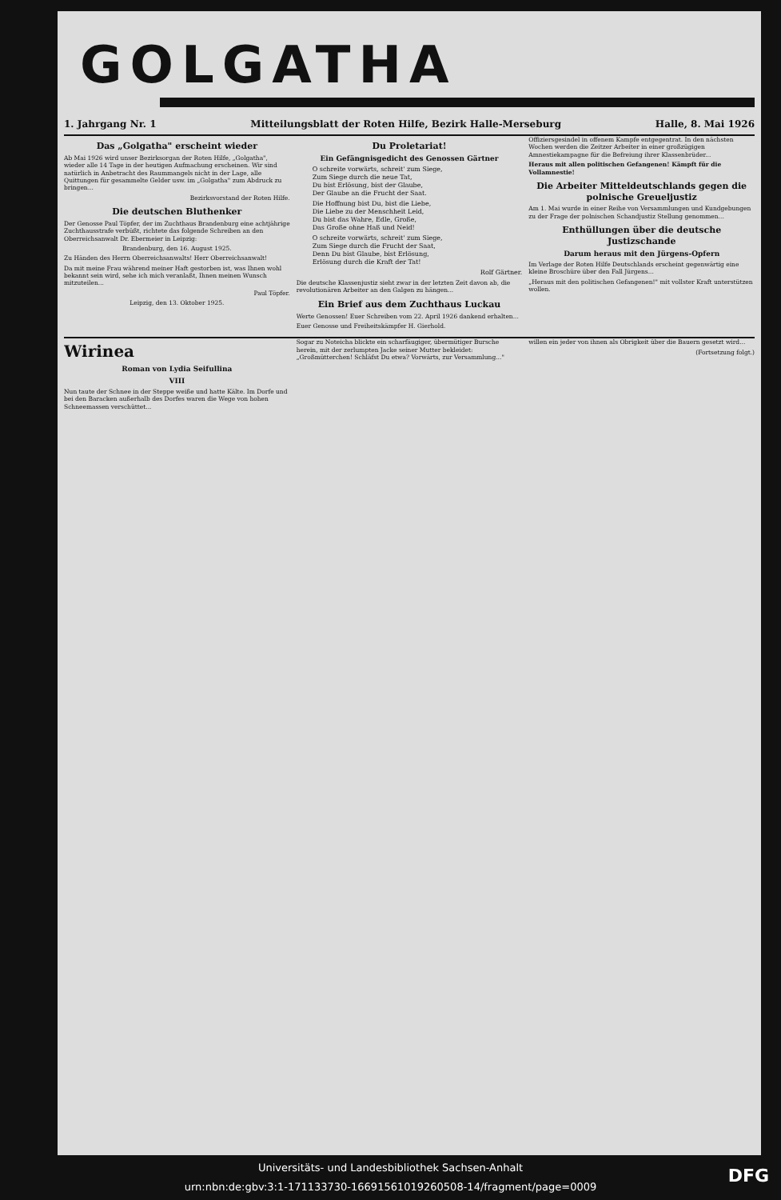GOLGATHA
1. Jahrgang Nr. 1 Mitteilungsblatt der Roten Hilfe, Bezirk Halle-Merseburg Halle, 8. Mai 1926
Das „Golgatha" erscheint wieder
Ab Mai 1926 wird unser Bezirksorgan der Roten Hilfe, „Golgatha", wieder alle 14 Tage in der heutigen Aufmachung erscheinen. Wir sind natürlich in Anbetracht des Raummangels nicht in der Lage, alle Quittungen für gesammelte Gelder usw. im „Golgatha" zum Abdruck zu bringen...
Bezirksvorstand der Roten Hilfe.
Die deutschen Bluthenker
Der Genosse Paul Töpfer, der im Zuchthaus Brandenburg eine achtjährige Zuchthausstrafe verbüßt, richtete das folgende Schreiben an den Oberreichsanwalt Dr. Ebermeier in Leipzig:
Brandenburg, den 16. August 1925.
Zu Händen des Herrn Oberreichsanwalts! Herr Oberreichsanwalt!
Da mit meine Frau während meiner Haft gestorben ist, was Ihnen wohl bekannt sein wird, sehe ich mich veranlaßt, Ihnen meinen Wunsch mitzuteilen...
Paul Töpfer.
Leipzig, den 13. Oktober 1925.
Du Proletariat!
Ein Gefängnisgedicht des Genossen Gärtner
O schreite vorwärts, schreit' zum Siege,
Zum Siege durch die neue Tat,
Du bist Erlösung, bist der Glaube,
Der Glaube an die Frucht der Saat.
Die Hoffnung bist Du, bist die Liebe,
Die Liebe zu der Menschheit Leid,
Du bist das Wahre, Edle, Große,
Das Große ohne Haß und Neid!
O schreite vorwärts, schreit' zum Siege,
Zum Siege durch die Frucht der Saat,
Denn Du bist Glaube, bist Erlösung,
Erlösung durch die Kraft der Tat!
Rolf Gärtner.
Die deutsche Klassenjustiz sieht zwar in der letzten Zeit davon ab, die revolutionären Arbeiter an den Galgen zu hängen...
Ein Brief aus dem Zuchthaus Luckau
Werte Genossen! Euer Schreiben vom 22. April 1926 dankend erhalten...
Euer Genosse und Freiheitskämpfer H. Gierhold.
Offiziersgesindel in offenem Kampfe entgegentrat. In den nächsten Wochen werden die Zeitzer Arbeiter in einer großzügigen Amnestiekampagne für die Befreiung ihrer Klassenbrüder...
Heraus mit allen politischen Gefangenen! Kämpft für die Vollamnestie!
Die Arbeiter Mitteldeutschlands gegen die polnische Greueljustiz
Am 1. Mai wurde in einer Reihe von Versammlungen und Kundgebungen zu der Frage der polnischen Schandjustiz Stellung genommen...
Enthüllungen über die deutsche Justizschande
Darum heraus mit den Jürgens-Opfern
Im Verlage der Roten Hilfe Deutschlands erscheint gegenwärtig eine kleine Broschüre über den Fall Jürgens...
„Heraus mit den politischen Gefangenen!" mit vollster Kraft unterstützen wollen.
Wirinea
Roman von Lydia Seifullina
VIII
Nun taute der Schnee in der Steppe weiße und hatte Kälte. Im Dorfe und bei den Baracken außerhalb des Dorfes waren die Wege von hohen Schneemassen verschüttet...
Sogar zu Noteicha blickte ein scharfäugiger, übermütiger Bursche herein, mit der zerlumpten Jacke seiner Mutter bekleidet: „Großmütterchen! Schläfst Du etwa? Vorwärts, zur Versammlung..."
willen ein jeder von ihnen als Obrigkeit über die Bauern gesetzt wird...
(Fortsetzung folgt.)
Universitäts- und Landesbibliothek Sachsen-Anhalt
urn:nbn:de:gbv:3:1-171133730-16691561019260508-14/fragment/page=0009
DFG